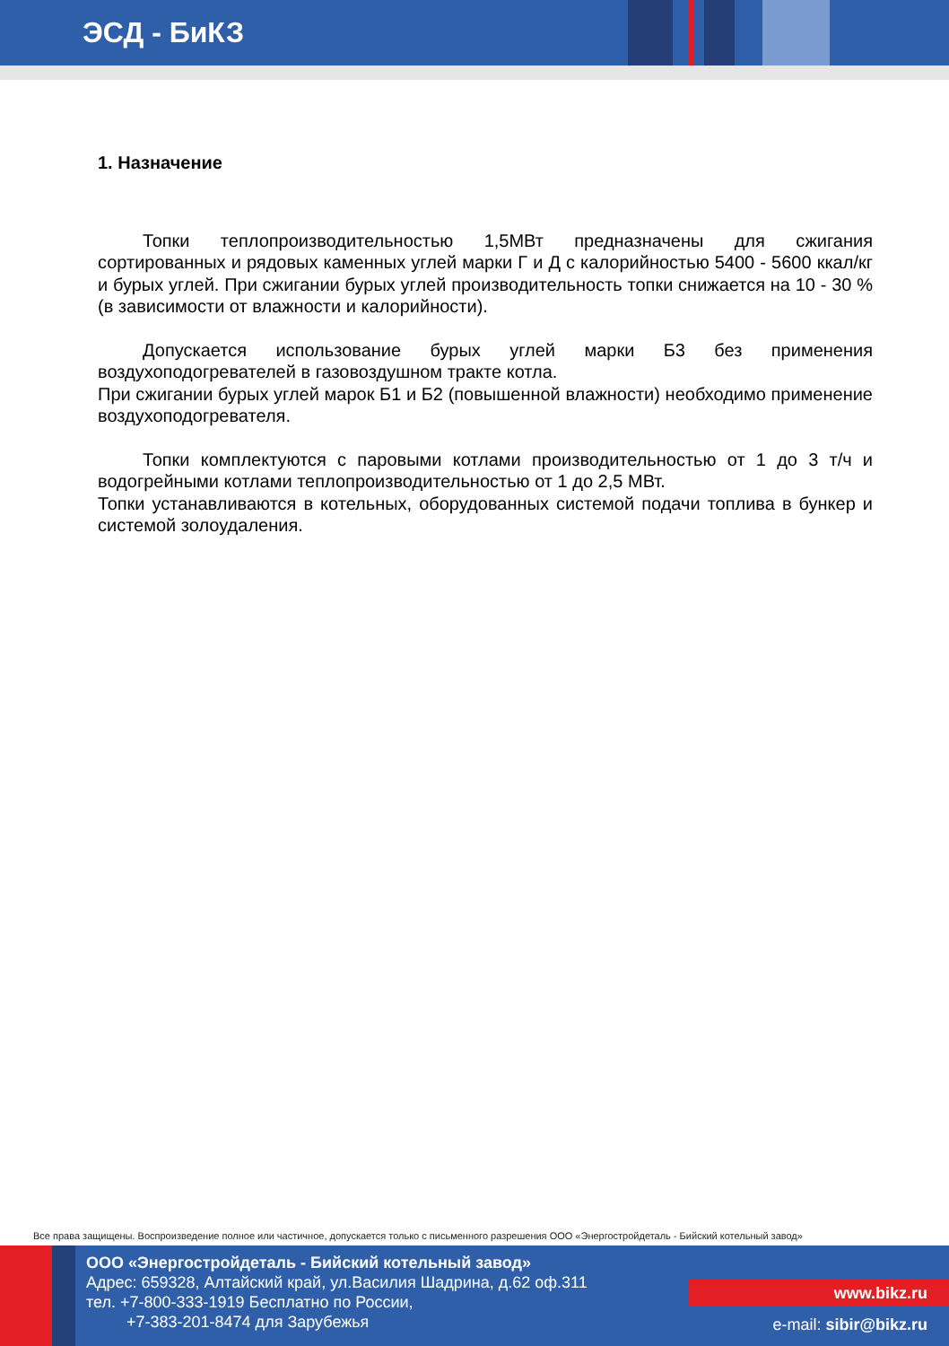ЭСД - БиКЗ
1. Назначение
Топки теплопроизводительностью 1,5МВт предназначены для сжигания сортированных и рядовых каменных углей марки Г и Д с калорийностью 5400 - 5600 ккал/кг и бурых углей. При сжигании бурых углей производительность топки снижается на 10 - 30 % (в зависимости от влажности и калорийности).
Допускается использование бурых углей марки Б3 без применения воздухоподогревателей в газовоздушном тракте котла.
При сжигании бурых углей марок Б1 и Б2 (повышенной влажности) необходимо применение воздухоподогревателя.
Топки комплектуются с паровыми котлами производительностью от 1 до 3 т/ч и водогрейными котлами теплопроизводительностью от 1 до 2,5 МВт.
Топки устанавливаются в котельных, оборудованных системой подачи топлива в бункер и системой золоудаления.
Все права защищены. Воспроизведение полное или частичное, допускается только с письменного разрешения ООО «Энергостройдеталь - Бийский котельный завод»
ООО «Энергостройдеталь - Бийский котельный завод»
Адрес: 659328, Алтайский край, ул.Василия Шадрина, д.62 оф.311
тел. +7-800-333-1919 Бесплатно по России,
+7-383-201-8474 для Зарубежья
www.bikz.ru
e-mail: sibir@bikz.ru